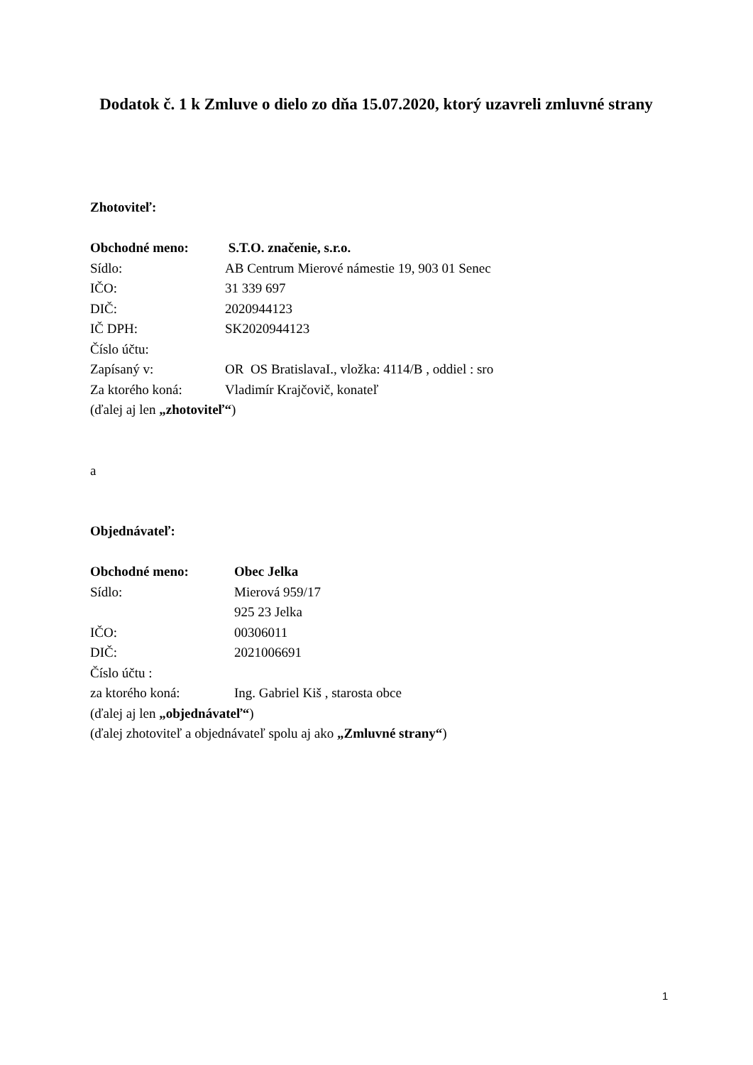Dodatok č. 1 k Zmluve o dielo zo dňa 15.07.2020, ktorý uzavreli zmluvné strany
Zhotoviteľ:
Obchodné meno: S.T.O. značenie, s.r.o.
Sídlo: AB Centrum Mierové námestie 19, 903 01 Senec
IČO: 31 339 697
DIČ: 2020944123
IČ DPH: SK2020944123
Číslo účtu:
Zapísaný v: OR OS BratislavaI., vložka: 4114/B , oddiel : sro
Za ktorého koná: Vladimír Krajčovič, konateľ
(ďalej aj len „zhotoviteľ“)
a
Objednávateľ:
Obchodné meno: Obec Jelka
Sídlo: Mierová 959/17
925 23 Jelka
IČO: 00306011
DIČ: 2021006691
Číslo účtu :
za ktorého koná: Ing. Gabriel Kiš , starosta obce
(ďalej aj len „objednávateľ“)
(ďalej zhotoviteľ a objednávateľ spolu aj ako „Zmluvné strany“)
1